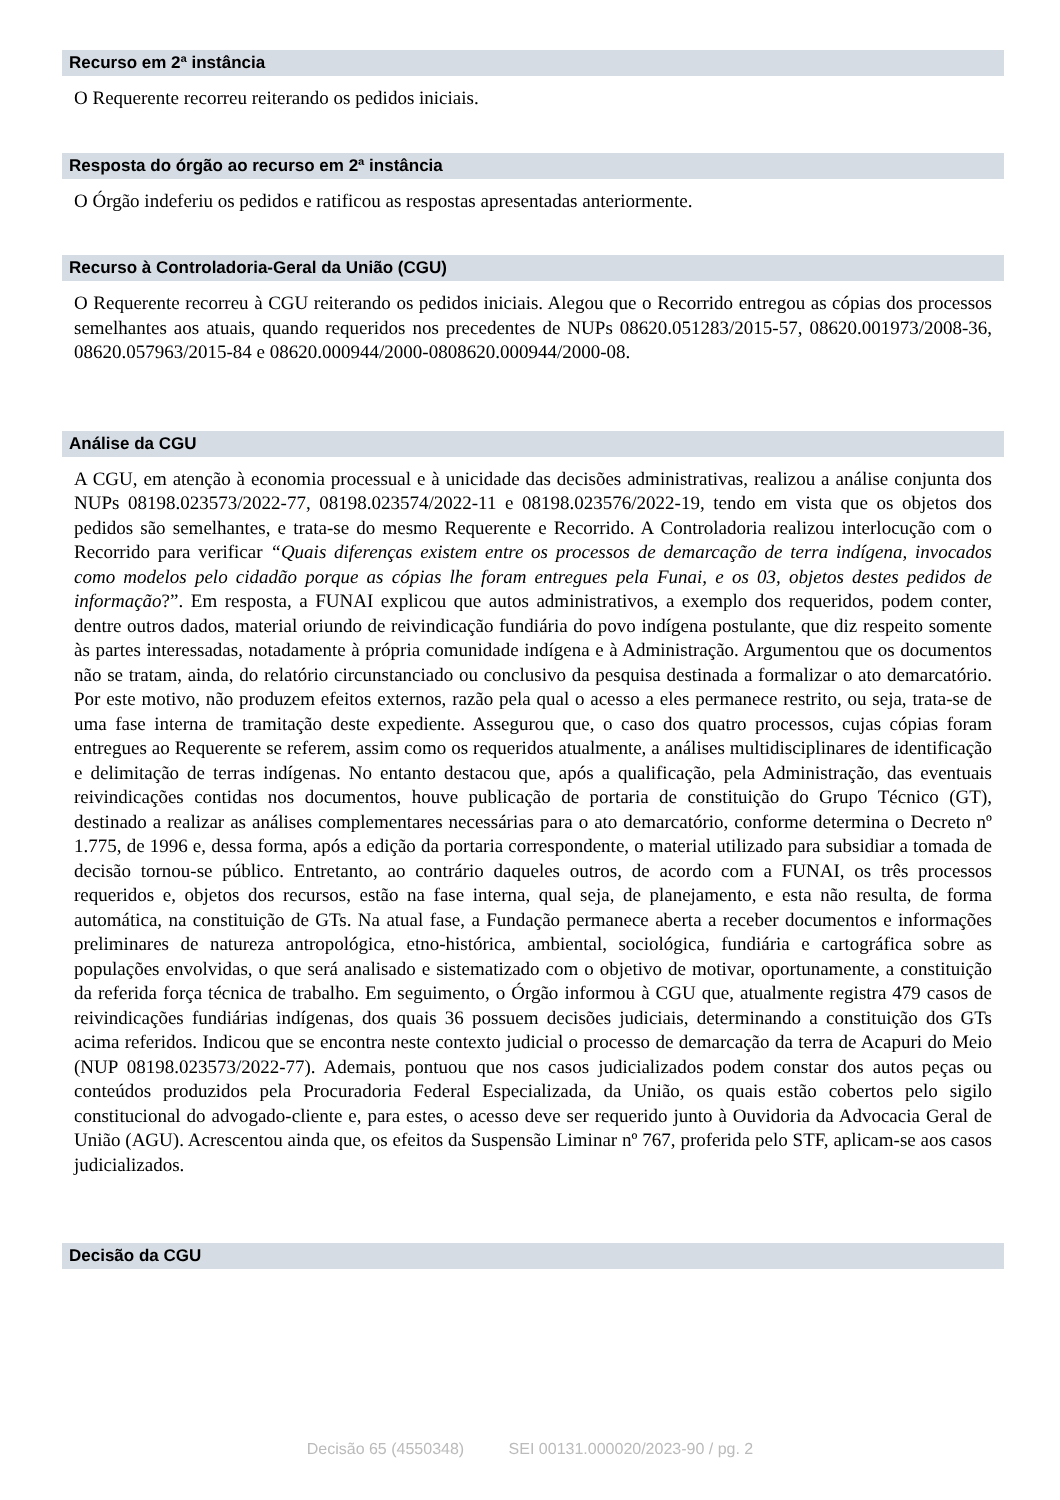Recurso em 2ª instância
O Requerente recorreu reiterando os pedidos iniciais.
Resposta do órgão ao recurso em 2ª instância
O Órgão indeferiu os pedidos e ratificou as respostas apresentadas anteriormente.
Recurso à Controladoria-Geral da União (CGU)
O Requerente recorreu à CGU reiterando os pedidos iniciais. Alegou que o Recorrido entregou as cópias dos processos semelhantes aos atuais, quando requeridos nos precedentes de NUPs 08620.051283/2015-57, 08620.001973/2008-36, 08620.057963/2015-84 e 08620.000944/2000-0808620.000944/2000-08.
Análise da CGU
A CGU, em atenção à economia processual e à unicidade das decisões administrativas, realizou a análise conjunta dos NUPs 08198.023573/2022-77, 08198.023574/2022-11 e 08198.023576/2022-19, tendo em vista que os objetos dos pedidos são semelhantes, e trata-se do mesmo Requerente e Recorrido. A Controladoria realizou interlocução com o Recorrido para verificar “Quais diferenças existem entre os processos de demarcação de terra indígena, invocados como modelos pelo cidadão porque as cópias lhe foram entregues pela Funai, e os 03, objetos destes pedidos de informação?”. Em resposta, a FUNAI explicou que autos administrativos, a exemplo dos requeridos, podem conter, dentre outros dados, material oriundo de reivindicação fundiária do povo indígena postulante, que diz respeito somente às partes interessadas, notadamente à própria comunidade indígena e à Administração. Argumentou que os documentos não se tratam, ainda, do relatório circunstanciado ou conclusivo da pesquisa destinada a formalizar o ato demarcatório. Por este motivo, não produzem efeitos externos, razão pela qual o acesso a eles permanece restrito, ou seja, trata-se de uma fase interna de tramitação deste expediente. Assegurou que, o caso dos quatro processos, cujas cópias foram entregues ao Requerente se referem, assim como os requeridos atualmente, a análises multidisciplinares de identificação e delimitação de terras indígenas. No entanto destacou que, após a qualificação, pela Administração, das eventuais reivindicações contidas nos documentos, houve publicação de portaria de constituição do Grupo Técnico (GT), destinado a realizar as análises complementares necessárias para o ato demarcatório, conforme determina o Decreto nº 1.775, de 1996 e, dessa forma, após a edição da portaria correspondente, o material utilizado para subsidiar a tomada de decisão tornou-se público. Entretanto, ao contrário daqueles outros, de acordo com a FUNAI, os três processos requeridos e, objetos dos recursos, estão na fase interna, qual seja, de planejamento, e esta não resulta, de forma automática, na constituição de GTs. Na atual fase, a Fundação permanece aberta a receber documentos e informações preliminares de natureza antropológica, etno-histórica, ambiental, sociológica, fundiária e cartográfica sobre as populações envolvidas, o que será analisado e sistematizado com o objetivo de motivar, oportunamente, a constituição da referida força técnica de trabalho. Em seguimento, o Órgão informou à CGU que, atualmente registra 479 casos de reivindicações fundiárias indígenas, dos quais 36 possuem decisões judiciais, determinando a constituição dos GTs acima referidos. Indicou que se encontra neste contexto judicial o processo de demarcação da terra de Acapuri do Meio (NUP 08198.023573/2022-77). Ademais, pontuou que nos casos judicializados podem constar dos autos peças ou conteúdos produzidos pela Procuradoria Federal Especializada, da União, os quais estão cobertos pelo sigilo constitucional do advogado-cliente e, para estes, o acesso deve ser requerido junto à Ouvidoria da Advocacia Geral de União (AGU). Acrescentou ainda que, os efeitos da Suspensão Liminar nº 767, proferida pelo STF, aplicam-se aos casos judicializados.
Decisão da CGU
Decisão 65 (4550348) SEI 00131.000020/2023-90 / pg. 2